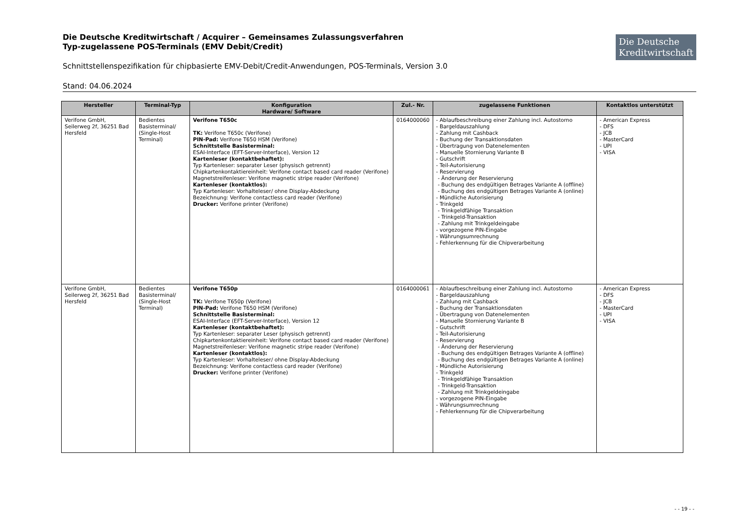Die Deutsche
Kreditwirtschaft
Die Deutsche Kreditwirtschaft / Acquirer – Gemeinsames Zulassungsverfahren
Typ-zugelassene POS-Terminals (EMV Debit/Credit)
Schnittstellenspezifikation für chipbasierte EMV-Debit/Credit-Anwendungen, POS-Terminals, Version 3.0
Stand: 04.06.2024
| Hersteller | Terminal-Typ | Konfiguration Hardware/ Software | Zul.- Nr. | zugelassene Funktionen | Kontaktlos unterstützt |
| --- | --- | --- | --- | --- | --- |
| Verifone GmbH, Seilerweg 2f, 36251 Bad Hersfeld | Bedientes Basisterminal/ (Single-Host Terminal) | Verifone T650c TK: Verifone T650c (Verifone) PIN-Pad: Verifone T650 HSM (Verifone) Schnittstelle Basisterminal: ESAI-Interface (EFT-Server-Interface), Version 12 Kartenleser (kontaktbehaftet): Typ Kartenleser: separater Leser (physisch getrennt) Chipkartenkontaktiereinheit: Verifone contact based card reader (Verifone) Magnetstreifenleser: Verifone magnetic stripe reader (Verifone) Kartenleser (kontaktlos): Typ Kartenleser: Vorhalteleser/ ohne Display-Abdeckung Bezeichnung: Verifone contactless card reader (Verifone) Drucker: Verifone printer (Verifone) | 0164000060 | - Ablaufbeschreibung einer Zahlung incl. Autostorno - Bargeldauszahlung - Zahlung mit Cashback - Buchung der Transaktionsdaten - Übertragung von Datenelementen - Manuelle Stornierung Variante B - Gutschrift - Teil-Autorisierung - Reservierung - Änderung der Reservierung - Buchung des endgültigen Betrages Variante A (offline) - Buchung des endgültigen Betrages Variante A (online) - Mündliche Autorisierung - Trinkgeld - Trinkgeldfähige Transaktion - Trinkgeld-Transaktion - Zahlung mit Trinkgeldeingabe - vorgezogene PIN-Eingabe - Währungsumrechnung - Fehlerkennung für die Chipverarbeitung | - American Express - DFS - JCB - MasterCard - UPI - VISA |
| Verifone GmbH, Seilerweg 2f, 36251 Bad Hersfeld | Bedientes Basisterminal/ (Single-Host Terminal) | Verifone T650p TK: Verifone T650p (Verifone) PIN-Pad: Verifone T650 HSM (Verifone) Schnittstelle Basisterminal: ESAI-Interface (EFT-Server-Interface), Version 12 Kartenleser (kontaktbehaftet): Typ Kartenleser: separater Leser (physisch getrennt) Chipkartenkontaktiereinheit: Verifone contact based card reader (Verifone) Magnetstreifenleser: Verifone magnetic stripe reader (Verifone) Kartenleser (kontaktlos): Typ Kartenleser: Vorhalteleser/ ohne Display-Abdeckung Bezeichnung: Verifone contactless card reader (Verifone) Drucker: Verifone printer (Verifone) | 0164000061 | - Ablaufbeschreibung einer Zahlung incl. Autostorno - Bargeldauszahlung - Zahlung mit Cashback - Buchung der Transaktionsdaten - Übertragung von Datenelementen - Manuelle Stornierung Variante B - Gutschrift - Teil-Autorisierung - Reservierung - Änderung der Reservierung - Buchung des endgültigen Betrages Variante A (offline) - Buchung des endgültigen Betrages Variante A (online) - Mündliche Autorisierung - Trinkgeld - Trinkgeldfähige Transaktion - Trinkgeld-Transaktion - Zahlung mit Trinkgeldeingabe - vorgezogene PIN-Eingabe - Währungsumrechnung - Fehlerkennung für die Chipverarbeitung | - American Express - DFS - JCB - MasterCard - UPI - VISA |
- - 19 - -